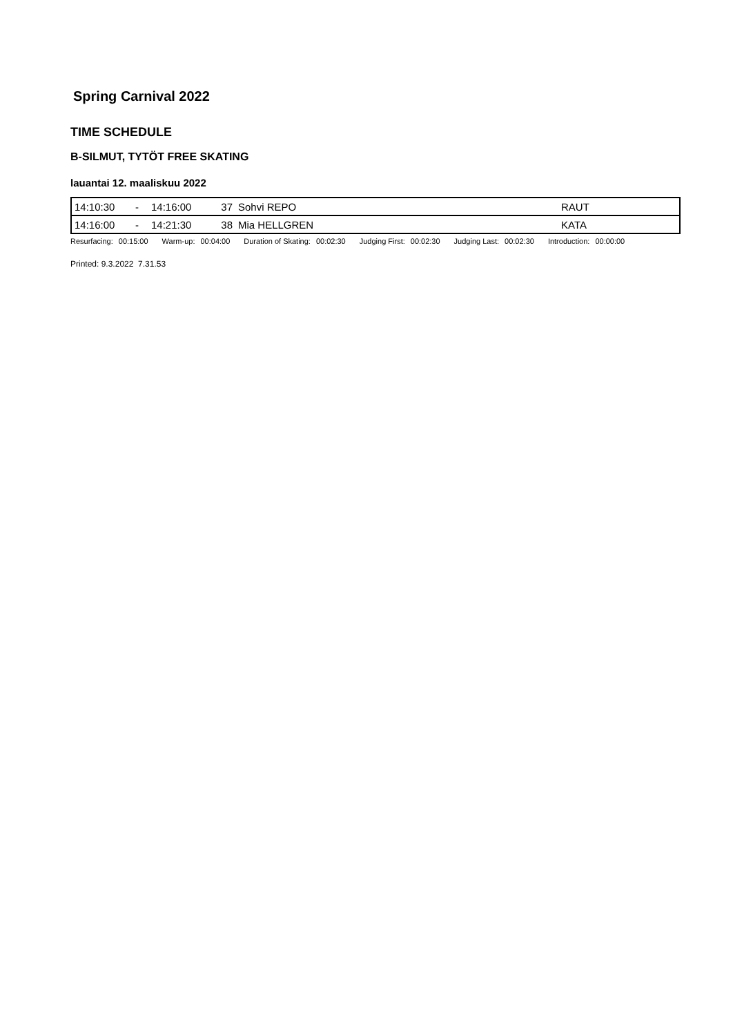Spring Carnival 2022
TIME SCHEDULE
B-SILMUT, TYTÖT FREE SKATING
lauantai 12. maaliskuu 2022
| 14:10:30 | - | 14:16:00 | 37 | Sohvi REPO | RAUT |
| 14:16:00 | - | 14:21:30 | 38 | Mia HELLGREN | KATA |
| Resurfacing: | 00:15:00 | Warm-up: | 00:04:00 | Duration of Skating: | 00:02:30 | Judging First: | 00:02:30 | Judging Last: | 00:02:30 | Introduction: | 00:00:00 |
Printed: 9.3.2022 7.31.53